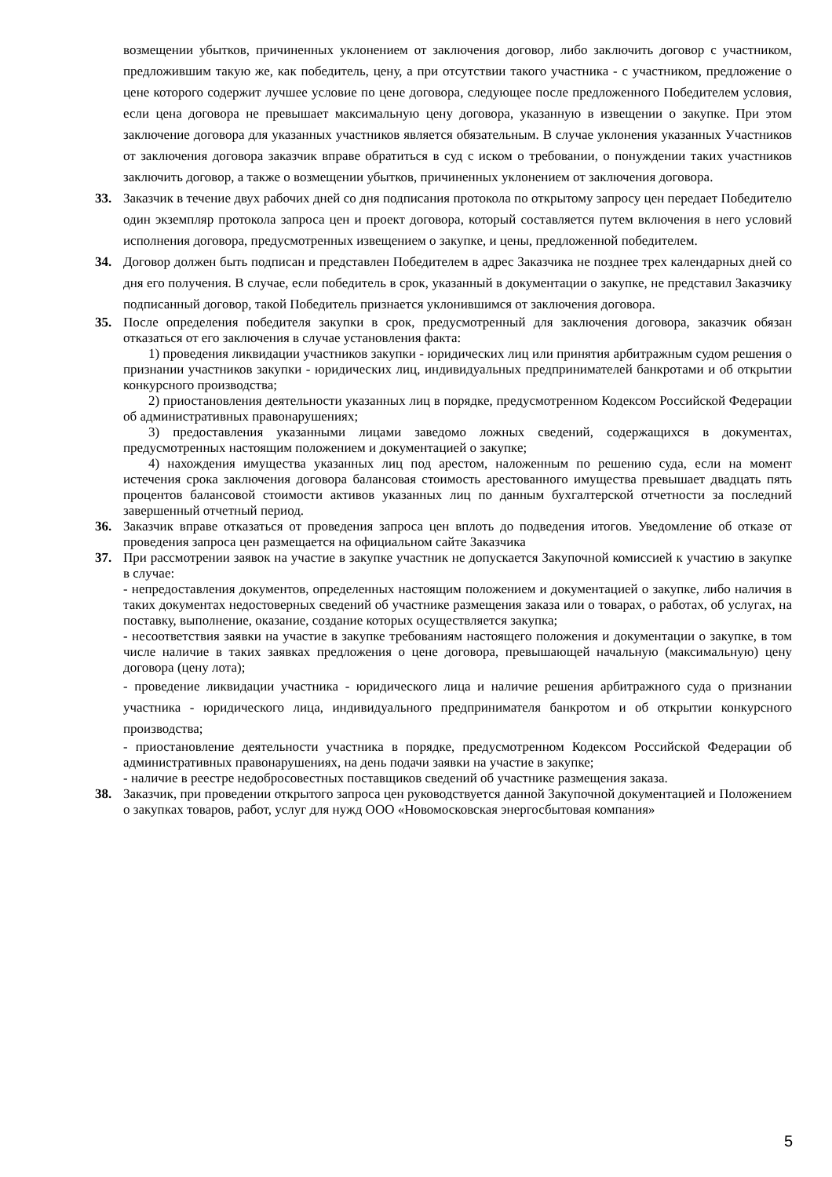возмещении убытков, причиненных уклонением от заключения договор, либо заключить договор с участником, предложившим такую же, как победитель, цену, а при отсутствии такого участника - с участником, предложение о цене которого содержит лучшее условие по цене договора, следующее после предложенного Победителем условия, если цена договора не превышает максимальную цену договора, указанную в извещении о закупке. При этом заключение договора для указанных участников является обязательным. В случае уклонения указанных Участников от заключения договора заказчик вправе обратиться в суд с иском о требовании, о понуждении таких участников заключить договор, а также о возмещении убытков, причиненных уклонением от заключения договора.
33. Заказчик в течение двух рабочих дней со дня подписания протокола по открытому запросу цен передает Победителю один экземпляр протокола запроса цен и проект договора, который составляется путем включения в него условий исполнения договора, предусмотренных извещением о закупке, и цены, предложенной победителем.
34. Договор должен быть подписан и представлен Победителем в адрес Заказчика не позднее трех календарных дней со дня его получения. В случае, если победитель в срок, указанный в документации о закупке, не представил Заказчику подписанный договор, такой Победитель признается уклонившимся от заключения договора.
35. После определения победителя закупки в срок, предусмотренный для заключения договора, заказчик обязан отказаться от его заключения в случае установления факта:
1) проведения ликвидации участников закупки - юридических лиц или принятия арбитражным судом решения о признании участников закупки - юридических лиц, индивидуальных предпринимателей банкротами и об открытии конкурсного производства;
2) приостановления деятельности указанных лиц в порядке, предусмотренном Кодексом Российской Федерации об административных правонарушениях;
3) предоставления указанными лицами заведомо ложных сведений, содержащихся в документах, предусмотренных настоящим положением и документацией о закупке;
4) нахождения имущества указанных лиц под арестом, наложенным по решению суда, если на момент истечения срока заключения договора балансовая стоимость арестованного имущества превышает двадцать пять процентов балансовой стоимости активов указанных лиц по данным бухгалтерской отчетности за последний завершенный отчетный период.
36. Заказчик вправе отказаться от проведения запроса цен вплоть до подведения итогов. Уведомление об отказе от проведения запроса цен размещается на официальном сайте Заказчика
37. При рассмотрении заявок на участие в закупке участник не допускается Закупочной комиссией к участию в закупке в случае:
- непредоставления документов, определенных настоящим положением и документацией о закупке, либо наличия в таких документах недостоверных сведений об участнике размещения заказа или о товарах, о работах, об услугах, на поставку, выполнение, оказание, создание которых осуществляется закупка;
- несоответствия заявки на участие в закупке требованиям настоящего положения и документации о закупке, в том числе наличие в таких заявках предложения о цене договора, превышающей начальную (максимальную) цену договора (цену лота);
- проведение ликвидации участника - юридического лица и наличие решения арбитражного суда о признании участника - юридического лица, индивидуального предпринимателя банкротом и об открытии конкурсного производства;
- приостановление деятельности участника в порядке, предусмотренном Кодексом Российской Федерации об административных правонарушениях, на день подачи заявки на участие в закупке;
- наличие в реестре недобросовестных поставщиков сведений об участнике размещения заказа.
38. Заказчик, при проведении открытого запроса цен руководствуется данной Закупочной документацией и Положением о закупках товаров, работ, услуг для нужд ООО «Новомосковская энергосбытовая компания»
5